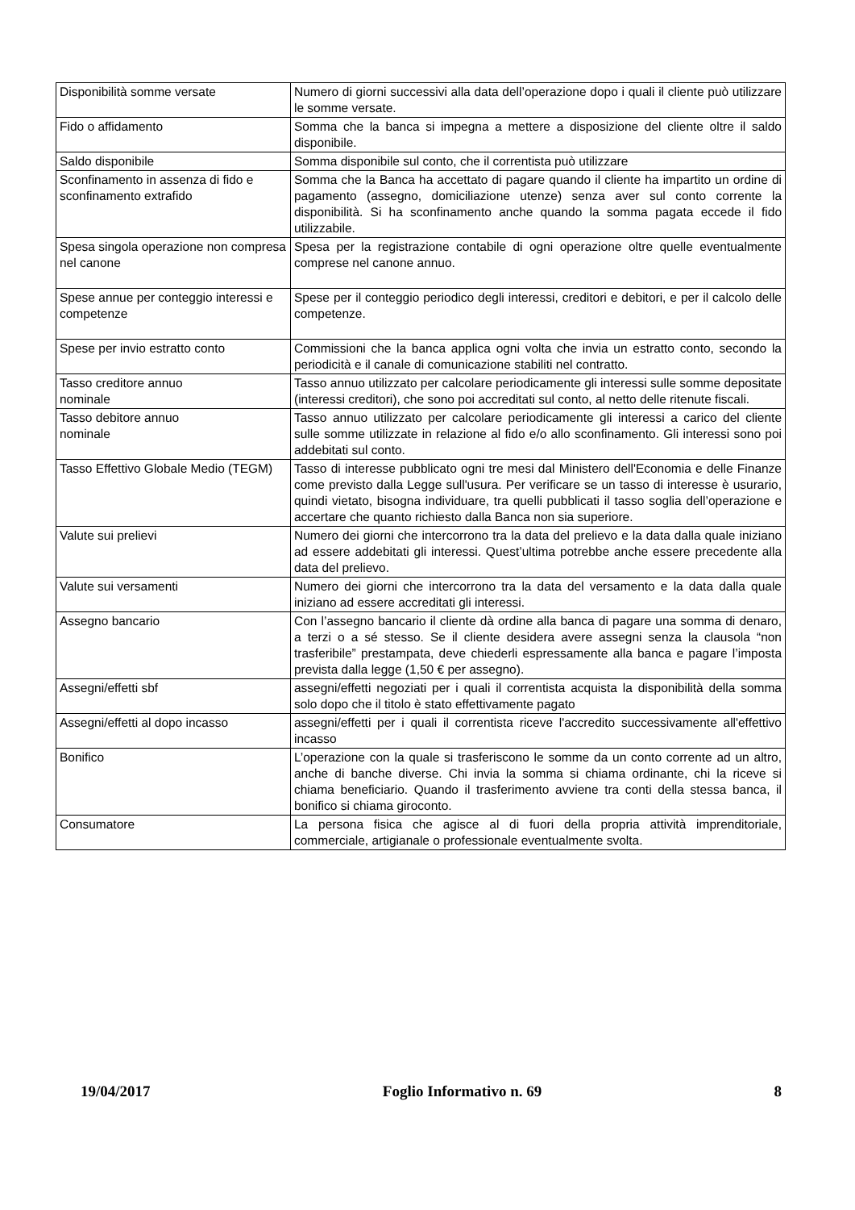| Disponibilità somme versate | Numero di giorni successivi alla data dell’operazione dopo i quali il cliente può utilizzare le somme versate. |
| Fido o affidamento | Somma che la banca si impegna a mettere a disposizione del cliente oltre il saldo disponibile. |
| Saldo disponibile | Somma disponibile sul conto, che il correntista può utilizzare |
| Sconfinamento in assenza di fido e sconfinamento extrafido | Somma che la Banca ha accettato di pagare quando il cliente ha impartito un ordine di pagamento (assegno, domiciliazione utenze) senza aver sul conto corrente la disponibilità. Si ha sconfinamento anche quando la somma pagata eccede il fido utilizzabile. |
| Spesa singola operazione non compresa nel canone | Spesa per la registrazione contabile di ogni operazione oltre quelle eventualmente comprese nel canone annuo. |
| Spese annue per conteggio interessi e competenze | Spese per il conteggio periodico degli interessi, creditori e debitori, e per il calcolo delle competenze. |
| Spese per invio estratto conto | Commissioni che la banca applica ogni volta che invia un estratto conto, secondo la periodicità e il canale di comunicazione stabiliti nel contratto. |
| Tasso creditore annuo nominale | Tasso annuo utilizzato per calcolare periodicamente gli interessi sulle somme depositate (interessi creditori), che sono poi accreditati sul conto, al netto delle ritenute fiscali. |
| Tasso debitore annuo nominale | Tasso annuo utilizzato per calcolare periodicamente gli interessi a carico del cliente sulle somme utilizzate in relazione al fido e/o allo sconfinamento. Gli interessi sono poi addebitati sul conto. |
| Tasso Effettivo Globale Medio (TEGM) | Tasso di interesse pubblicato ogni tre mesi dal Ministero dell'Economia e delle Finanze come previsto dalla Legge sull'usura. Per verificare se un tasso di interesse è usurario, quindi vietato, bisogna individuare, tra quelli pubblicati il tasso soglia dell’operazione e accertare che quanto richiesto dalla Banca non sia superiore. |
| Valute sui prelievi | Numero dei giorni che intercorrono tra la data del prelievo e la data dalla quale iniziano ad essere addebitati gli interessi. Quest’ultima potrebbe anche essere precedente alla data del prelievo. |
| Valute sui versamenti | Numero dei giorni che intercorrono tra la data del versamento e la data dalla quale iniziano ad essere accreditati gli interessi. |
| Assegno bancario | Con l’assegno bancario il cliente dà ordine alla banca di pagare una somma di denaro, a terzi o a sé stesso. Se il cliente desidera avere assegni senza la clausola “non trasferibile” prestampata, deve chiederli espressamente alla banca e pagare l’imposta prevista dalla legge (1,50 € per assegno). |
| Assegni/effetti sbf | assegni/effetti negoziati per i quali il correntista acquista la disponibilità della somma solo dopo che il titolo è stato effettivamente pagato |
| Assegni/effetti al dopo incasso | assegni/effetti per i quali il correntista riceve l'accredito successivamente all'effettivo incasso |
| Bonifico | L’operazione con la quale si trasferiscono le somme da un conto corrente ad un altro, anche di banche diverse. Chi invia la somma si chiama ordinante, chi la riceve si chiama beneficiario. Quando il trasferimento avviene tra conti della stessa banca, il bonifico si chiama giroconto. |
| Consumatore | La persona fisica che agisce al di fuori della propria attività imprenditoriale, commerciale, artigianale o professionale eventualmente svolta. |
19/04/2017 Foglio Informativo n. 69 8